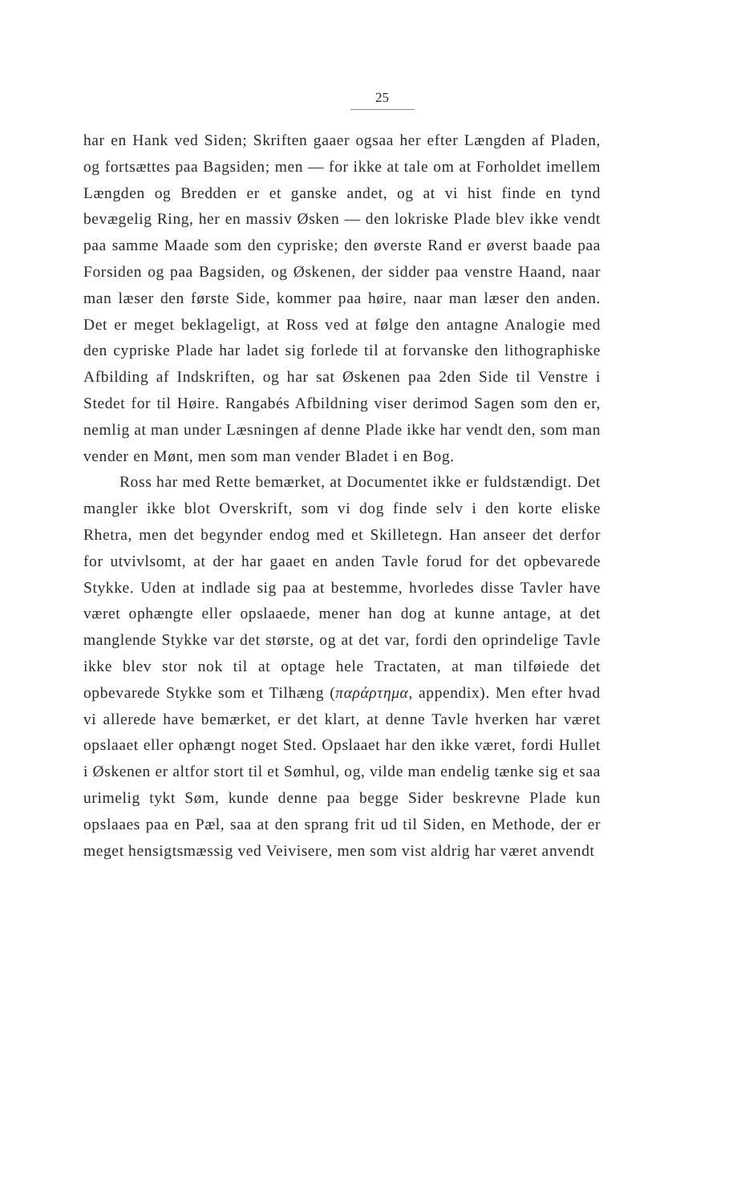25
har en Hank ved Siden; Skriften gaaer ogsaa her efter Længden af Pladen, og fortsættes paa Bagsiden; men — for ikke at tale om at Forholdet imellem Længden og Bredden er et ganske andet, og at vi hist finde en tynd bevægelig Ring, her en massiv Øsken — den lokriske Plade blev ikke vendt paa samme Maade som den cypriske; den øverste Rand er øverst baade paa Forsiden og paa Bagsiden, og Øskenen, der sidder paa venstre Haand, naar man læser den første Side, kommer paa høire, naar man læser den anden. Det er meget beklageligt, at Ross ved at følge den antagne Analogie med den cypriske Plade har ladet sig forlede til at forvanske den lithographiske Afbilding af Indskriften, og har sat Øskenen paa 2den Side til Venstre i Stedet for til Høire. Rangabés Afbildning viser derimod Sagen som den er, nemlig at man under Læsningen af denne Plade ikke har vendt den, som man vender en Mønt, men som man vender Bladet i en Bog.
Ross har med Rette bemærket, at Documentet ikke er fuldstændigt. Det mangler ikke blot Overskrift, som vi dog finde selv i den korte eliske Rhetra, men det begynder endog med et Skilletegn. Han anseer det derfor for utvivlsomt, at der har gaaet en anden Tavle forud for det opbevarede Stykke. Uden at indlade sig paa at bestemme, hvorledes disse Tavler have været ophængte eller opslaaede, mener han dog at kunne antage, at det manglende Stykke var det største, og at det var, fordi den oprindelige Tavle ikke blev stor nok til at optage hele Tractaten, at man tilføiede det opbevarede Stykke som et Tilhæng (παράρτημα, appendix). Men efter hvad vi allerede have bemærket, er det klart, at denne Tavle hverken har været opslaaet eller ophængt noget Sted. Opslaaet har den ikke været, fordi Hullet i Øskenen er altfor stort til et Sømhul, og, vilde man endelig tænke sig et saa urimelig tykt Søm, kunde denne paa begge Sider beskrevne Plade kun opslaaes paa en Pæl, saa at den sprang frit ud til Siden, en Methode, der er meget hensigtsmæssig ved Veivisere, men som vist aldrig har været anvendt